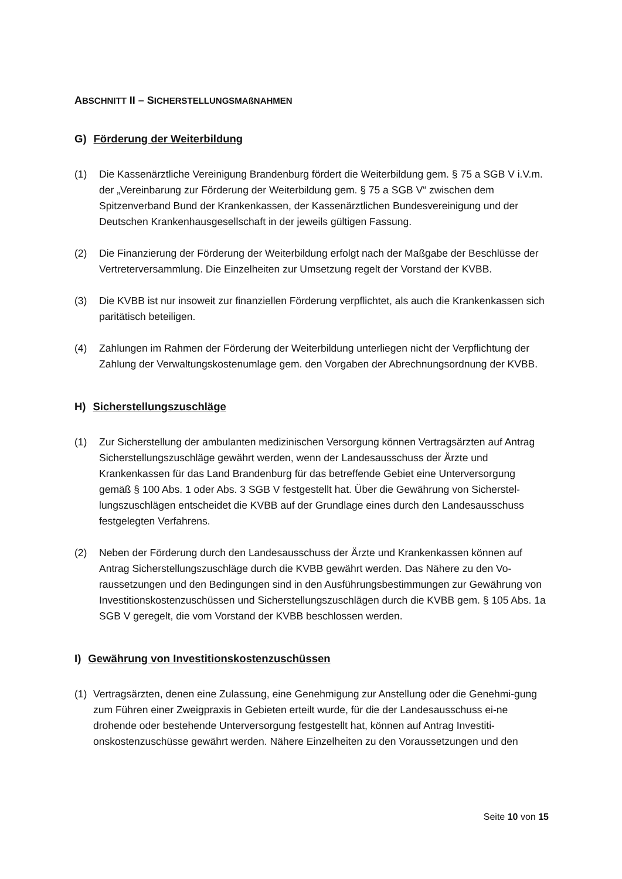ABSCHNITT II – SICHERSTELLUNGSMAßNAHMEN
G) Förderung der Weiterbildung
(1) Die Kassenärztliche Vereinigung Brandenburg fördert die Weiterbildung gem. § 75 a SGB V i.V.m. der „Vereinbarung zur Förderung der Weiterbildung gem. § 75 a SGB V“ zwischen dem Spitzenverband Bund der Krankenkassen, der Kassenärztlichen Bundesvereinigung und der Deutschen Krankenhausgesellschaft in der jeweils gültigen Fassung.
(2) Die Finanzierung der Förderung der Weiterbildung erfolgt nach der Maßgabe der Beschlüsse der Vertreterversammlung. Die Einzelheiten zur Umsetzung regelt der Vorstand der KVBB.
(3) Die KVBB ist nur insoweit zur finanziellen Förderung verpflichtet, als auch die Krankenkassen sich paritätisch beteiligen.
(4) Zahlungen im Rahmen der Förderung der Weiterbildung unterliegen nicht der Verpflichtung der Zahlung der Verwaltungskostenumlage gem. den Vorgaben der Abrechnungsordnung der KVBB.
H) Sicherstellungszuschläge
(1) Zur Sicherstellung der ambulanten medizinischen Versorgung können Vertragsärzten auf Antrag Sicherstellungszuschläge gewährt werden, wenn der Landesausschuss der Ärzte und Krankenkassen für das Land Brandenburg für das betreffende Gebiet eine Unterversorgung gemäß § 100 Abs. 1 oder Abs. 3 SGB V festgestellt hat. Über die Gewährung von Sicherstel-lungszuschlägen entscheidet die KVBB auf der Grundlage eines durch den Landesausschuss festgelegten Verfahrens.
(2) Neben der Förderung durch den Landesausschuss der Ärzte und Krankenkassen können auf Antrag Sicherstellungszuschläge durch die KVBB gewährt werden. Das Nähere zu den Vo-raussetzungen und den Bedingungen sind in den Ausführungsbestimmungen zur Gewährung von Investitionskostenzuschüssen und Sicherstellungszuschlägen durch die KVBB gem. § 105 Abs. 1a SGB V geregelt, die vom Vorstand der KVBB beschlossen werden.
I) Gewährung von Investitionskostenzuschüssen
(1) Vertragsärzten, denen eine Zulassung, eine Genehmigung zur Anstellung oder die Genehmi-gung zum Führen einer Zweigpraxis in Gebieten erteilt wurde, für die der Landesausschuss ei-ne drohende oder bestehende Unterversorgung festgestellt hat, können auf Antrag Investiti-onskostenzuschüsse gewährt werden. Nähere Einzelheiten zu den Voraussetzungen und den
Seite 10 von 15